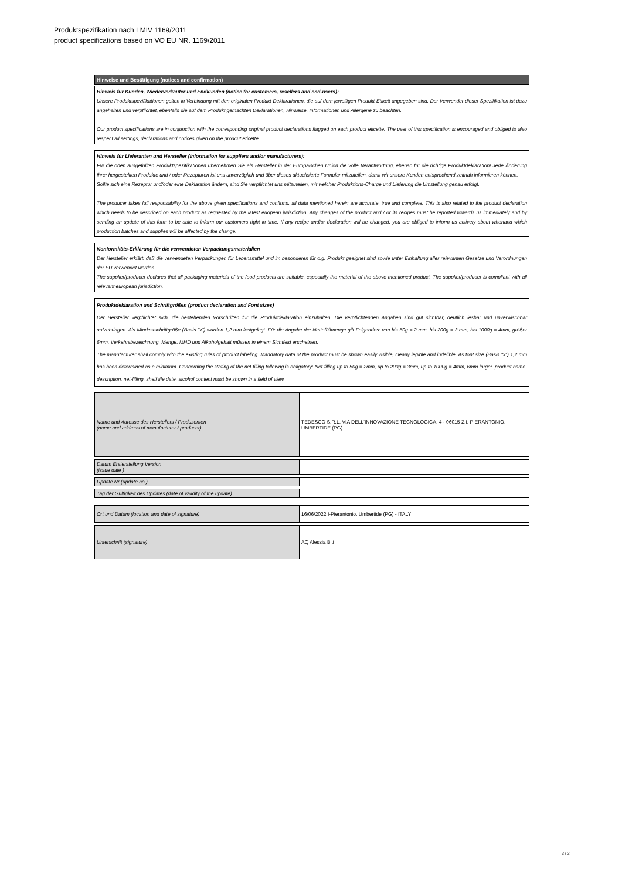Produktspezifikation nach LMIV 1169/2011
product specifications based on VO EU NR. 1169/2011
Hinweise und Bestätigung (notices and confirmation)
Hinweis für Kunden, Wiederverkäufer und Endkunden (notice for customers, resellers and end-users):
Unsere Produktspezifikationen gelten in Verbindung mit den originalen Produkt-Deklarationen, die auf dem jeweiligen Produkt-Etikett angegeben sind. Der Verwender dieser Spezifikation ist dazu angehalten und verpflichtet, ebenfalls die auf dem Produkt gemachten Deklarationen, Hinweise, Informationen und Allergene zu beachten.
Our product specifications are in conjunction with the corresponding original product declarations flagged on each product eticette. The user of this specification is encouraged and obliged to also respect all settings, declarations and notices given on the prodcut eticette.
Hinweis für Lieferanten und Hersteller (information for suppliers and/or manufacturers):
Für die oben ausgefüllten Produktspezifikationen übernehmen Sie als Hersteller in der Europäischen Union die volle Verantwortung, ebenso für die richtige Produktdeklaration! Jede Änderung Ihrer hergestellten Produkte und / oder Rezepturen ist uns unverzüglich und über dieses aktualisierte Formular mitzuteilen, damit wir unsere Kunden entsprechend zeitnah informieren können.
Sollte sich eine Rezeptur und/oder eine Deklaration ändern, sind Sie verpflichtet uns mitzuteilen, mit welcher Produktions-Charge und Lieferung die Umstellung genau erfolgt.
The producer takes full responsability for the above given specifications and confirms, all data mentioned herein are accurate, true and complete. This is also related to the product declaration which needs to be described on each product as requested by the latest euopean jurisdiction. Any changes of the product and / or its recipes must be reported towards us immediately and by sending an update of this form to be able to inform our customers right in time. If any recipe and/or declaration will be changed, you are obliged to inform us actively about whenand which production batches and supplies will be affected by the change.
Konformitäts-Erklärung für die verwendeten Verpackungsmaterialien
Der Hersteller erklärt, daß die verwendeten Verpackungen für Lebensmittel und im besonderen für o.g. Produkt geeignet sind sowie unter Einhaltung aller relevanten Gesetze und Verordnungen der EU verwendet werden.
The supplier/producer declares that all packaging materials of the food products are suitable, especially the material of the above mentioned product. The supplier/producer is compliant with all relevant european jurisdiction.
Produktdeklaration und Schriftgrößen (product declaration and Font sizes)
Der Hersteller verpflichtet sich, die bestehenden Vorschriften für die Produktdeklaration einzuhalten. Die verpflichtenden Angaben sind gut sichtbar, deutlich lesbar und unverwischbar aufzubringen. Als Mindestschriftgröße (Basis "x") wurden 1,2 mm festgelegt. Für die Angabe der Nettofüllmenge gilt Folgendes: von bis 50g = 2 mm, bis 200g = 3 mm, bis 1000g = 4mm, größer 6mm. Verkehrsbezeichnung, Menge, MHD und Alkoholgehalt müssen in einem Sichtfeld erscheinen.
The manufacturer shall comply with the existing rules of product labeling. Mandatory data of the product must be shown easily visible, clearly legible and indelible. As font size (Basis "x") 1,2 mm has been determined as a minimum. Concerning the stating of the net filling followng is obligatory: Net-filling up to 50g = 2mm, up to 200g = 3mm, up to 1000g = 4mm, 6mm larger. product name-description, net-filling, shelf life date, alcohol content must be shown in a field of view.
| Name und Adresse des Herstellers / Produzenten (name and address of manufacturer / producer) | TEDESCO S.R.L. VIA DELL'INNOVAZIONE TECNOLOGICA, 4 - 06015 Z.I. PIERANTONIO, UMBERTIDE (PG) |
| Datum Ersterstellung Version (issue date ) | |
| Update Nr (update no.) | |
| Tag der Gültigkeit des Updates (date of validity of the update) | |
| Ort und Datum (location and date of signature) | 16/06/2022 I-Pierantonio, Umbertide (PG) - ITALY |
| Unterschrift (signature) | AQ Alessia Biti |
3 / 3